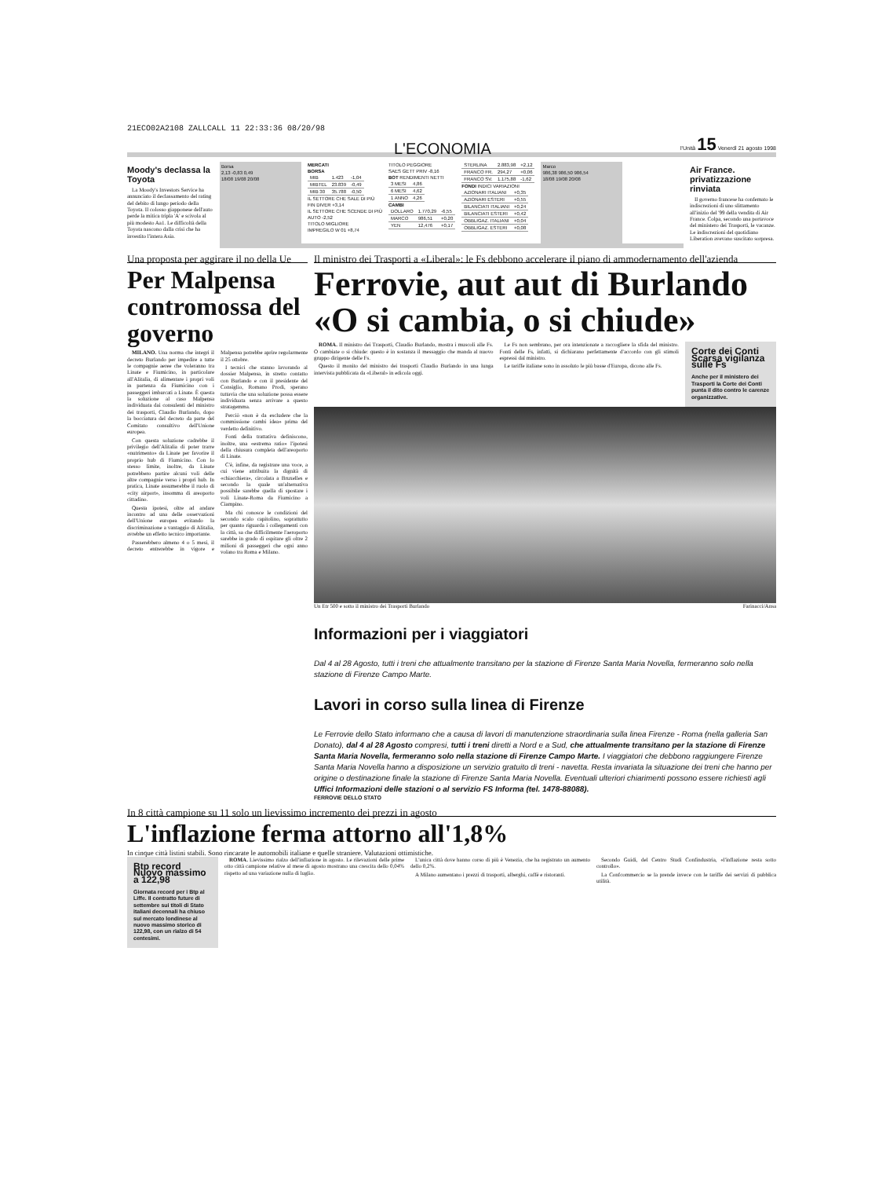21ECO02A2108 ZALLCALL 11 22:33:36 08/20/98
L'ECONOMIA
l'Unità 15 Venerdì 21 agosto 1998
Moody's declassa la Toyota
La Moody's Investors Service ha annunciato il declassamento del rating del debito di lungo periodo della Toyota. Il colosso giapponese dell'auto perde la mitica tripla 'A' e scivola al più modesto Aa1. Le difficoltà della Toyota nascono dalla crisi che ha investito l'intera Asia.
Borsa
2,13 -0,83 0,49
18/08 19/08 20/08
MERCATI
BORSA
| MIB | 1.423 | -1,04 |
| MIBTEL | 23.839 | -0,49 |
| MIB 30 | 35.788 | -0,50 |
IL SETTORE CHE SALE DI PIÙ
FIN DIVER +3,14
IL SETTORE CHE SCENDE DI PIÙ
AUTO -2,52
TITOLO MIGLIORE
IMPREGILO W 01 +8,74
TITOLO PEGGIORE
SAES GETT PRIV -8,16
BOT RENDIMENTI NETTI
| 3 MESI | 4,86 |
| 6 MESI | 4,62 |
| 1 ANNO | 4,26 |
CAMBI
| DOLLARO | 1.770,29 | -6,55 |
| MARCO | 986,51 | +0,20 |
| YEN | 12,476 | +0,17 |
| STERLINA | 2.883,98 | +2,12 |
| FRANCO FR. | 294,27 | +0,06 |
| FRANCO SV. | 1.175,88 | -1,62 |
FONDI INDICI VARIAZIONI
| AZIONARI ITALIANI | +0,35 |
| AZIONARI ESTERI | +0,55 |
| BILANCIATI ITALIANI | +0,24 |
| BILANCIATI ESTERI | +0,42 |
| OBBLIGAZ. ITALIANI | +0,04 |
| OBBLIGAZ. ESTERI | +0,08 |
Marco
986,38 986,50 986,54
18/08 19/08 20/08
Air France. privatizzazione rinviata
Il governo francese ha confemato le indiscrezioni di uno slittamento all'inizio del '99 della vendita di Air France. Colpa, secondo una portavoce del ministero dei Trasporti, le vacanze. Le indiscrezioni del quotidiano Liberation avevano suscitato sorpresa.
Una proposta per aggirare il no della Ue
Per Malpensa contromossa del governo
MILANO. Una norma che integri il decreto Burlando per impedire a tutte le compagnie aeree che voleranno tra Linate e Fiumicino, in particolare all'Alitalia, di alimentare i propri voli in partenza da Fiumicino con i passeggeri imbarcati a Linate. È questa la soluzione al caso Malpensa individuata dai consulenti del ministro dei trasporti, Claudio Burlando, dopo la bocciatura del decreto da parte del Comitato consultivo dell'Unione europea.
Con questa soluzione cadrebbe il privilegio dell'Alitalia di poter trarre «nutrimento» da Linate per favorire il proprio hub di Fiumicino. Con lo stesso limite, inoltre, da Linate potrebbero partire alcuni voli delle altre compagnie verso i propri hub. In pratica, Linate assumerebbe il ruolo di «city airport», insomma di areoporto cittadino.
Questa ipotesi, oltre ad andare incontro ad una delle osservazioni dell'Unione europea evitando la discriminazione a vantaggio di Alitalia, avrebbe un effetto tecnico importante.
Passerebbero almeno 4 o 5 mesi, il decreto entrerebbe in vigore e Malpensa potrebbe aprire regolarmente il 25 ottobre.
I tecnici che stanno lavorando al dossier Malpensa, in stretto contatto con Burlando e con il presidente del Consiglio, Romano Prodi, sperano tuttavia che una soluzione possa essere individuata senza arrivare a questo stratagemma.
Perciò «non è da escludere che la commissione cambi idea» prima del verdetto definitivo.
Fonti della trattativa definiscono, inoltre, una «estrema ratio» l'ipotesi della chiusura completa dell'areoporto di Linate.
C'è, infine, da registrare una voce, a cui viene attribuita la dignità di «chiacchiera», circolata a Bruxelles e secondo la quale un'alternativa possibile sarebbe quella di spostare i voli Linate-Roma da Fiumicino a Ciampino.
Ma chi conosce le condizioni del secondo scalo capitolino, soprattutto per quanto riguarda i collegamenti con la città, sa che difficilmente l'aeroporto sarebbe in grado di ospitare gli oltre 2 milioni di passeggeri che ogni anno volano tra Roma e Milano.
Il ministro dei Trasporti a «Liberal»: le Fs debbono accelerare il piano di ammodernamento dell'azienda
Ferrovie, aut aut di Burlando «O si cambia, o si chiude»
ROMA. Il ministro dei Trasporti, Claudio Burlando, mostra i muscoli alle Fs. O cambiate o si chiude: questo è in sostanza il messaggio che manda al nuovo gruppo dirigente delle Fs.
Questo il monito del ministro dei trasporti Claudio Burlando in una lunga intervista pubblicata da «Liberal» in edicola oggi.
Le Fs non sembrano, per ora intenzionate a raccogliere la sfida del ministro. Fonti delle Fs, infatti, si dichiarano perfettamente d'accordo con gli stimoli espressi dal ministro.
Le tariffe italiane sono in assoluto le più basse d'Europa, dicono alle Fs.
Corte dei Conti Scarsa vigilanza sulle Fs
Anche per il ministero dei Trasporti la Corte dei Conti punta il dito contro le carenze organizzative.
Un Etr 500 e sotto il ministro dei Trasporti Burlando Farinacci/Ansa
Informazioni per i viaggiatori
Dal 4 al 28 Agosto, tutti i treni che attualmente transitano per la stazione di Firenze Santa Maria Novella, fermeranno solo nella stazione di Firenze Campo Marte.
Lavori in corso sulla linea di Firenze
Le Ferrovie dello Stato informano che a causa di lavori di manutenzione straordinaria sulla linea Firenze - Roma (nella galleria San Donato), dal 4 al 28 Agosto compresi, tutti i treni diretti a Nord e a Sud, che attualmente transitano per la stazione di Firenze Santa Maria Novella, fermeranno solo nella stazione di Firenze Campo Marte. I viaggiatori che debbono raggiungere Firenze Santa Maria Novella hanno a disposizione un servizio gratuito di treni - navetta. Resta invariata la situazione dei treni che hanno per origine o destinazione finale la stazione di Firenze Santa Maria Novella. Eventuali ulteriori chiarimenti possono essere richiesti agli Uffici Informazioni delle stazioni o al servizio FS Informa (tel. 1478-88088).
FERROVIE DELLO STATO
In 8 città campione su 11 solo un lievissimo incremento dei prezzi in agosto
L'inflazione ferma attorno all'1,8%
In cinque città listini stabili. Sono rincarate le automobili italiane e quelle straniere. Valutazioni ottimistiche.
Btp record Nuovo massimo a 122,98
Giornata record per i Btp al Liffe. Il contratto future di settembre sui titoli di Stato italiani decennali ha chiuso sul mercato londinese al nuovo massimo storico di 122,98, con un rialzo di 54 centesimi.
ROMA. Lievissimo rialzo dell'inflazione in agosto. Le rilevazioni delle prime otto città campione relative al mese di agosto mostrano una crescita dello 0,04% rispetto ad una variazione nulla di luglio.
L'unica città dove hanno corso di più è Venezia, che ha registrato un aumento dello 0,2%.
A Milano aumentano i prezzi di trasporti, alberghi, caffè e ristoranti.
Secondo Guidi, del Centro Studi Confindustria, «l'inflazione resta sotto controllo».
La Confcommercio se la prende invece con le tariffe dei servizi di pubblica utilità.